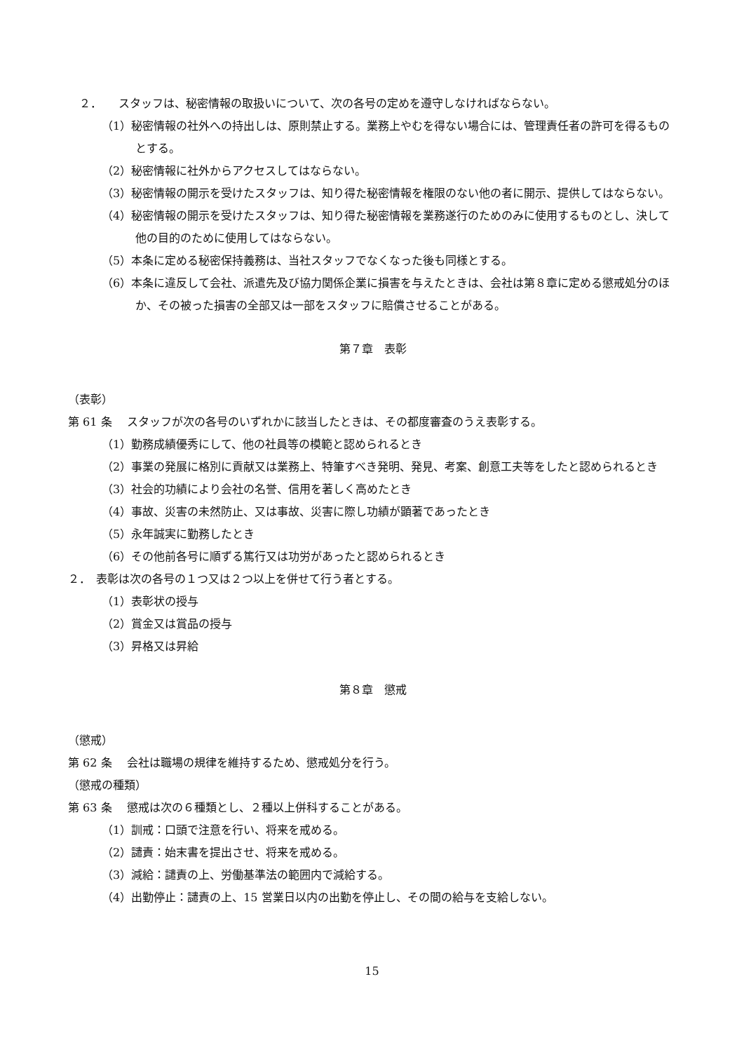２．　　スタッフは、秘密情報の取扱いについて、次の各号の定めを遵守しなければならない。
（1）秘密情報の社外への持出しは、原則禁止する。業務上やむを得ない場合には、管理責任者の許可を得るものとする。
（2）秘密情報に社外からアクセスしてはならない。
（3）秘密情報の開示を受けたスタッフは、知り得た秘密情報を権限のない他の者に開示、提供してはならない。
（4）秘密情報の開示を受けたスタッフは、知り得た秘密情報を業務遂行のためのみに使用するものとし、決して他の目的のために使用してはならない。
（5）本条に定める秘密保持義務は、当社スタッフでなくなった後も同様とする。
（6）本条に違反して会社、派遣先及び協力関係企業に損害を与えたときは、会社は第８章に定める懲戒処分のほか、その被った損害の全部又は一部をスタッフに賠償させることがある。
第７章　表彰
（表彰）
第 61 条　 スタッフが次の各号のいずれかに該当したときは、その都度審査のうえ表彰する。
（1）勤務成績優秀にして、他の社員等の模範と認められるとき
（2）事業の発展に格別に貢献又は業務上、特筆すべき発明、発見、考案、創意工夫等をしたと認められるとき
（3）社会的功績により会社の名誉、信用を著しく高めたとき
（4）事故、災害の未然防止、又は事故、災害に際し功績が顕著であったとき
（5）永年誠実に勤務したとき
（6）その他前各号に順ずる篤行又は功労があったと認められるとき
２．　表彰は次の各号の１つ又は２つ以上を併せて行う者とする。
（1）表彰状の授与
（2）賞金又は賞品の授与
（3）昇格又は昇給
第８章　懲戒
（懲戒）
第 62 条　 会社は職場の規律を維持するため、懲戒処分を行う。
（懲戒の種類）
第 63 条　 懲戒は次の６種類とし、２種以上併科することがある。
（1）訓戒：口頭で注意を行い、将来を戒める。
（2）譴責：始末書を提出させ、将来を戒める。
（3）減給：譴責の上、労働基準法の範囲内で減給する。
（4）出勤停止：譴責の上、15 営業日以内の出勤を停止し、その間の給与を支給しない。
15